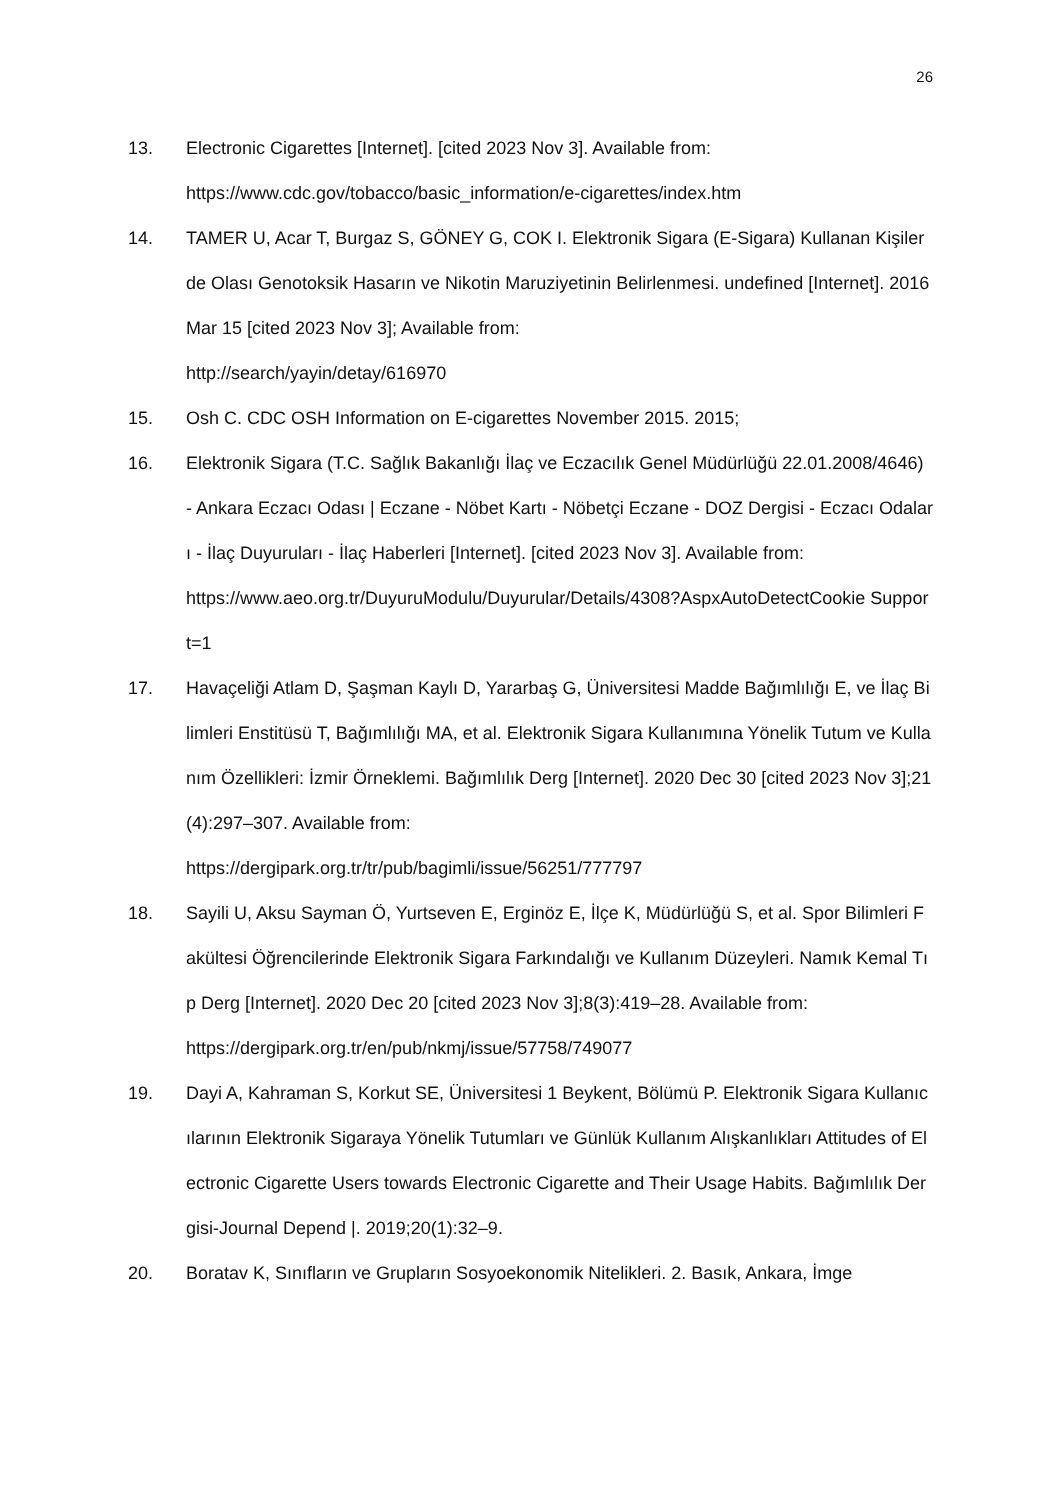26
13. Electronic Cigarettes [Internet]. [cited 2023 Nov 3]. Available from:
https://www.cdc.gov/tobacco/basic_information/e-cigarettes/index.htm
14. TAMER U, Acar T, Burgaz S, GÖNEY G, COK I. Elektronik Sigara (E-Sigara) Kullanan Kişilerde Olası Genotoksik Hasarın ve Nikotin Maruziyetinin Belirlenmesi. undefined [Internet]. 2016 Mar 15 [cited 2023 Nov 3]; Available from:
http://search/yayin/detay/616970
15. Osh C. CDC OSH Information on E-cigarettes November 2015. 2015;
16. Elektronik Sigara (T.C. Sağlık Bakanlığı İlaç ve Eczacılık Genel Müdürlüğü 22.01.2008/4646) - Ankara Eczacı Odası | Eczane - Nöbet Kartı - Nöbetçi Eczane - DOZ Dergisi - Eczacı Odaları - İlaç Duyuruları - İlaç Haberleri [Internet]. [cited 2023 Nov 3]. Available from:
https://www.aeo.org.tr/DuyuruModulu/Duyurular/Details/4308?AspxAutoDetectCookie Support=1
17. Havaçeliği Atlam D, Şaşman Kaylı D, Yararbaş G, Üniversitesi Madde Bağımlılığı E, ve İlaç Bilimleri Enstitüsü T, Bağımlılığı MA, et al. Elektronik Sigara Kullanımına Yönelik Tutum ve Kullanım Özellikleri: İzmir Örneklemi. Bağımlılık Derg [Internet]. 2020 Dec 30 [cited 2023 Nov 3];21(4):297–307. Available from:
https://dergipark.org.tr/tr/pub/bagimli/issue/56251/777797
18. Sayili U, Aksu Sayman Ö, Yurtseven E, Erginöz E, İlçe K, Müdürlüğü S, et al. Spor Bilimleri Fakültesi Öğrencilerinde Elektronik Sigara Farkındalığı ve Kullanım Düzeyleri. Namık Kemal Tıp Derg [Internet]. 2020 Dec 20 [cited 2023 Nov 3];8(3):419–28. Available from:
https://dergipark.org.tr/en/pub/nkmj/issue/57758/749077
19. Dayi A, Kahraman S, Korkut SE, Üniversitesi 1 Beykent, Bölümü P. Elektronik Sigara Kullanıcılarının Elektronik Sigaraya Yönelik Tutumları ve Günlük Kullanım Alışkanlıkları Attitudes of Electronic Cigarette Users towards Electronic Cigarette and Their Usage Habits. Bağımlılık Dergisi-Journal Depend |. 2019;20(1):32–9.
20. Boratav K, Sınıfların ve Grupların Sosyoekonomik Nitelikleri. 2. Basık, Ankara, İmge